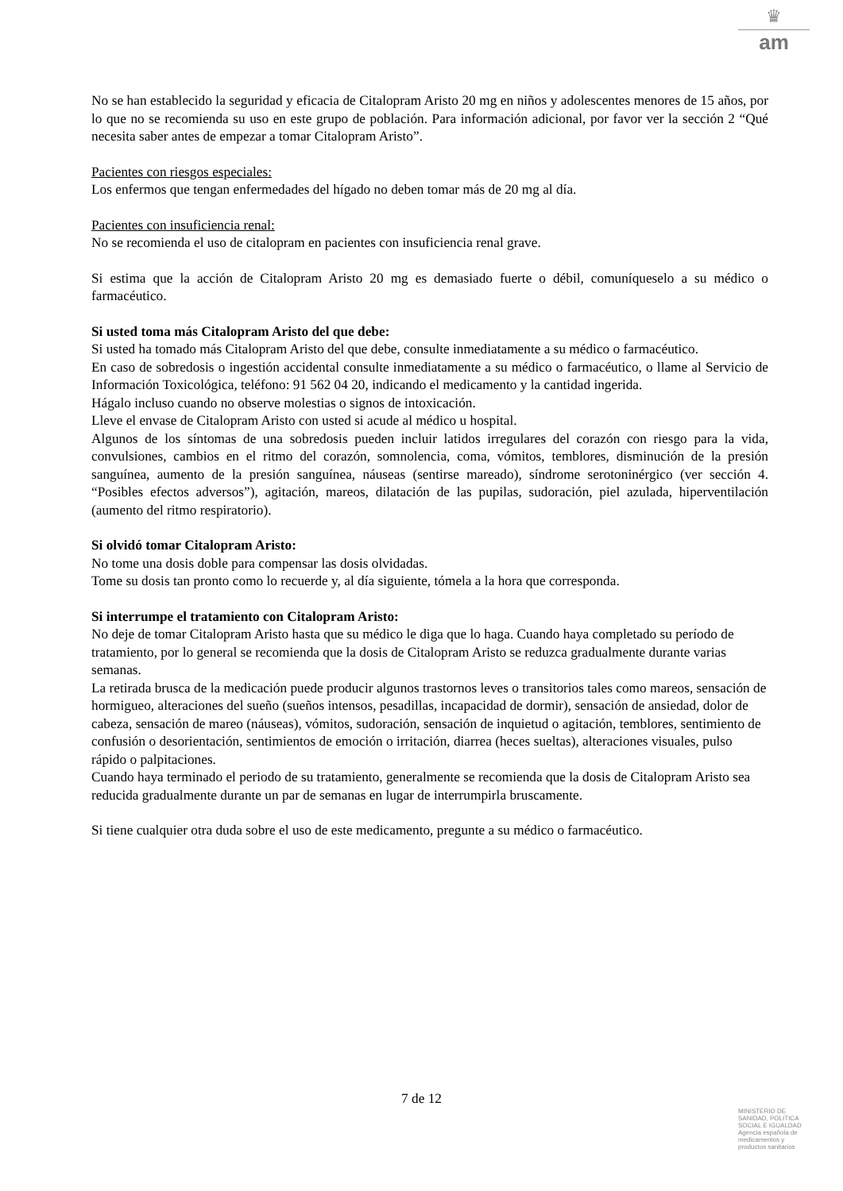♛
am
No se han establecido la seguridad y eficacia de Citalopram Aristo 20 mg en niños y adolescentes menores de 15 años, por lo que no se recomienda su uso en este grupo de población. Para información adicional, por favor ver la sección 2 “Qué necesita saber antes de empezar a tomar Citalopram Aristo”.
Pacientes con riesgos especiales:
Los enfermos que tengan enfermedades del hígado no deben tomar más de 20 mg al día.
Pacientes con insuficiencia renal:
No se recomienda el uso de citalopram en pacientes con insuficiencia renal grave.
Si estima que la acción de Citalopram Aristo 20 mg es demasiado fuerte o débil, comuníqueselo a su médico o farmacéutico.
Si usted toma más Citalopram Aristo del que debe:
Si usted ha tomado más Citalopram Aristo del que debe, consulte inmediatamente a su médico o farmacéutico.
En caso de sobredosis o ingestión accidental consulte inmediatamente a su médico o farmacéutico, o llame al Servicio de Información Toxicológica, teléfono: 91 562 04 20, indicando el medicamento y la cantidad ingerida.
Hágalo incluso cuando no observe molestias o signos de intoxicación.
Lleve el envase de Citalopram Aristo con usted si acude al médico u hospital.
Algunos de los síntomas de una sobredosis pueden incluir latidos irregulares del corazón con riesgo para la vida, convulsiones, cambios en el ritmo del corazón, somnolencia, coma, vómitos, temblores, disminución de la presión sanguínea, aumento de la presión sanguínea, náuseas (sentirse mareado), síndrome serotoninérgico (ver sección 4. “Posibles efectos adversos”), agitación, mareos, dilatación de las pupilas, sudoración, piel azulada, hiperventilación (aumento del ritmo respiratorio).
Si olvidó tomar Citalopram Aristo:
No tome una dosis doble para compensar las dosis olvidadas.
Tome su dosis tan pronto como lo recuerde y, al día siguiente, tómela a la hora que corresponda.
Si interrumpe el tratamiento con Citalopram Aristo:
No deje de tomar Citalopram Aristo hasta que su médico le diga que lo haga. Cuando haya completado su período de tratamiento, por lo general se recomienda que la dosis de Citalopram Aristo se reduzca gradualmente durante varias semanas.
La retirada brusca de la medicación puede producir algunos trastornos leves o transitorios tales como mareos, sensación de hormigueo, alteraciones del sueño (sueños intensos, pesadillas, incapacidad de dormir), sensación de ansiedad, dolor de cabeza, sensación de mareo (náuseas), vómitos, sudoración, sensación de inquietud o agitación, temblores, sentimiento de confusión o desorientación, sentimientos de emoción o irritación, diarrea (heces sueltas), alteraciones visuales, pulso rápido o palpitaciones.
Cuando haya terminado el periodo de su tratamiento, generalmente se recomienda que la dosis de Citalopram Aristo sea reducida gradualmente durante un par de semanas en lugar de interrumpirla bruscamente.
Si tiene cualquier otra duda sobre el uso de este medicamento, pregunte a su médico o farmacéutico.
7 de 12
MINISTERIO DE
SANIDAD, POLITICA
SOCIAL E IGUALDAD
Agencia española de
medicamentos y
productos sanitarios